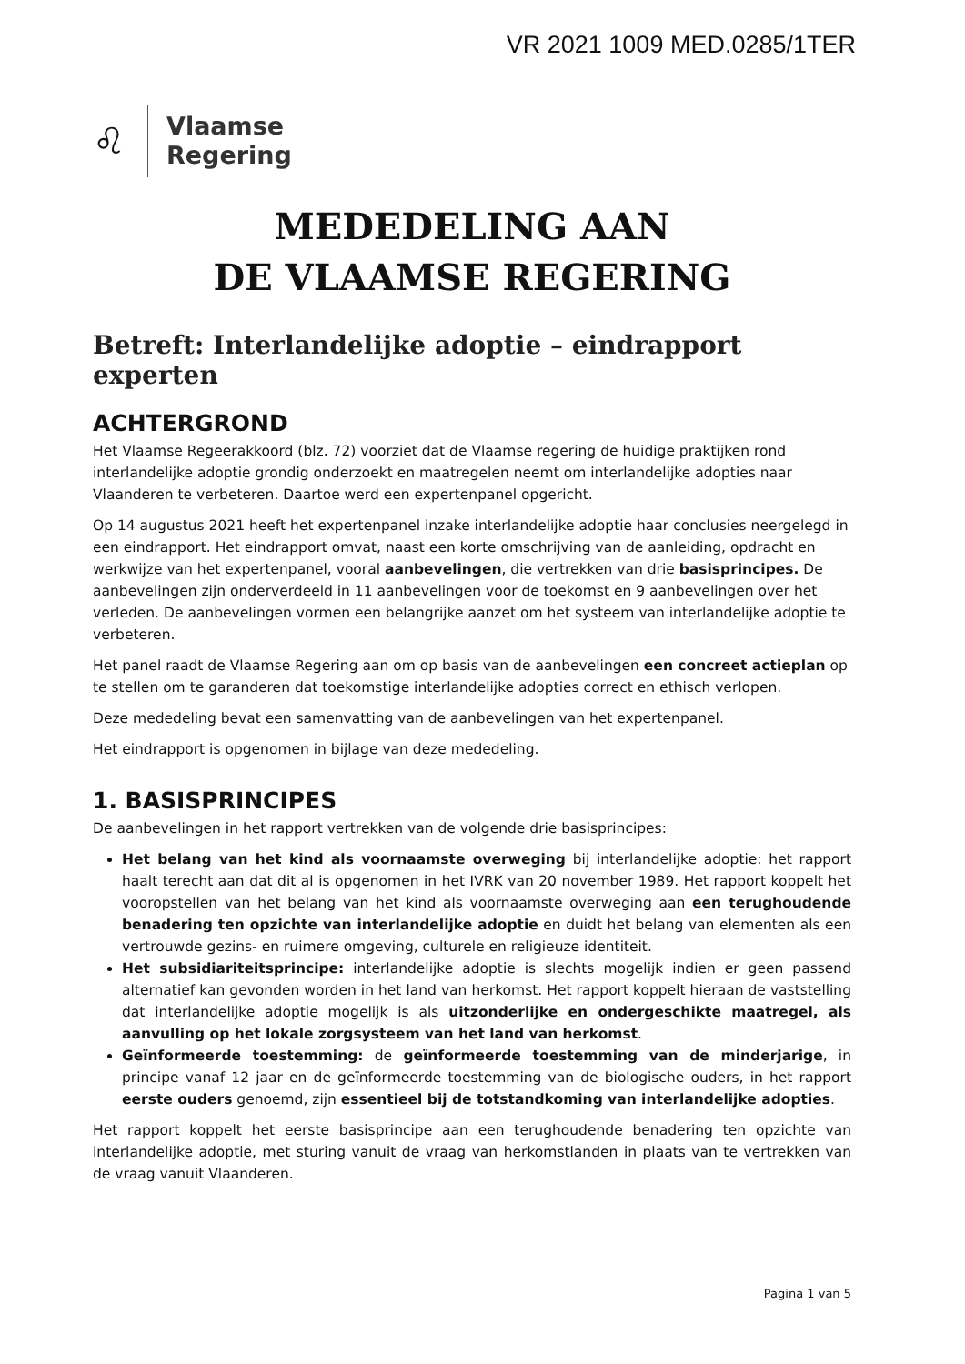VR 2021 1009 MED.0285/1TER
♌
Vlaamse
Regering
MEDEDELING AAN
DE VLAAMSE REGERING
Betreft: Interlandelijke adoptie – eindrapport experten
ACHTERGROND
Het Vlaamse Regeerakkoord (blz. 72) voorziet dat de Vlaamse regering de huidige praktijken rond interlandelijke adoptie grondig onderzoekt en maatregelen neemt om interlandelijke adopties naar Vlaanderen te verbeteren. Daartoe werd een expertenpanel opgericht.
Op 14 augustus 2021 heeft het expertenpanel inzake interlandelijke adoptie haar conclusies neergelegd in een eindrapport. Het eindrapport omvat, naast een korte omschrijving van de aanleiding, opdracht en werkwijze van het expertenpanel, vooral aanbevelingen, die vertrekken van drie basisprincipes. De aanbevelingen zijn onderverdeeld in 11 aanbevelingen voor de toekomst en 9 aanbevelingen over het verleden. De aanbevelingen vormen een belangrijke aanzet om het systeem van interlandelijke adoptie te verbeteren.
Het panel raadt de Vlaamse Regering aan om op basis van de aanbevelingen een concreet actieplan op te stellen om te garanderen dat toekomstige interlandelijke adopties correct en ethisch verlopen.
Deze mededeling bevat een samenvatting van de aanbevelingen van het expertenpanel.
Het eindrapport is opgenomen in bijlage van deze mededeling.
1. BASISPRINCIPES
De aanbevelingen in het rapport vertrekken van de volgende drie basisprincipes:
Het belang van het kind als voornaamste overweging bij interlandelijke adoptie: het rapport haalt terecht aan dat dit al is opgenomen in het IVRK van 20 november 1989. Het rapport koppelt het vooropstellen van het belang van het kind als voornaamste overweging aan een terughoudende benadering ten opzichte van interlandelijke adoptie en duidt het belang van elementen als een vertrouwde gezins- en ruimere omgeving, culturele en religieuze identiteit.
Het subsidiariteitsprincipe: interlandelijke adoptie is slechts mogelijk indien er geen passend alternatief kan gevonden worden in het land van herkomst. Het rapport koppelt hieraan de vaststelling dat interlandelijke adoptie mogelijk is als uitzonderlijke en ondergeschikte maatregel, als aanvulling op het lokale zorgsysteem van het land van herkomst.
Geïnformeerde toestemming: de geïnformeerde toestemming van de minderjarige, in principe vanaf 12 jaar en de geïnformeerde toestemming van de biologische ouders, in het rapport eerste ouders genoemd, zijn essentieel bij de totstandkoming van interlandelijke adopties.
Het rapport koppelt het eerste basisprincipe aan een terughoudende benadering ten opzichte van interlandelijke adoptie, met sturing vanuit de vraag van herkomstlanden in plaats van te vertrekken van de vraag vanuit Vlaanderen.
Pagina 1 van 5